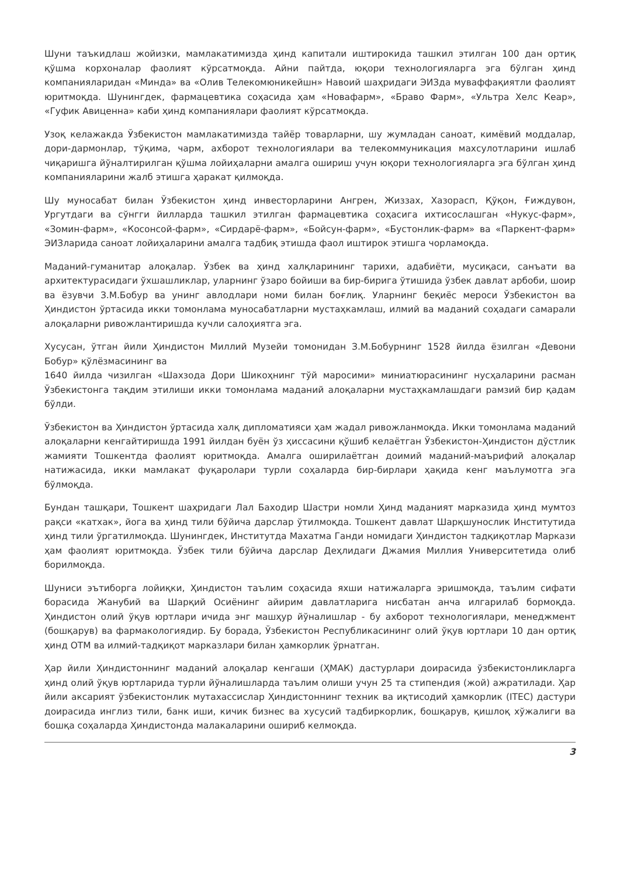Шуни таъкидлаш жойизки, мамлакатимизда ҳинд капитали иштирокида ташкил этилган 100 дан ортиқ қўшма корхоналар фаолият кўрсатмоқда. Айни пайтда, юқори технологияларга эга бўлган ҳинд компанияларидан «Минда» ва «Олив Телекомюникейшн» Навоий шаҳридаги ЭИЗда муваффақиятли фаолият юритмоқда. Шунингдек, фармацевтика соҳасида ҳам «Новафарм», «Браво Фарм», «Ультра Хелс Кеар», «Гуфик Авиценна» каби ҳинд компаниялари фаолият кўрсатмоқда.
Узоқ келажакда Ўзбекистон мамлакатимизда тайёр товарларни, шу жумладан саноат, кимёвий моддалар, дори-дармонлар, тўқима, чарм, ахборот технологиялари ва телекоммуникация махсулотларини ишлаб чиқаришга йўналтирилган қўшма лойиҳаларни амалга ошириш учун юқори технологияларга эга бўлган ҳинд компанияларини жалб этишга ҳаракат қилмоқда.
Шу муносабат билан Ўзбекистон ҳинд инвесторларини Ангрен, Жиззах, Хазорасп, Қўқон, Ғиждувон, Ургутдаги ва сўнгги йилларда ташкил этилган фармацевтика соҳасига ихтисослашган «Нукус-фарм», «Зомин-фарм», «Косонсой-фарм», «Сирдарё-фарм», «Бойсун-фарм», «Бустонлик-фарм» ва «Паркент-фарм» ЭИЗларида саноат лойиҳаларини амалга тадбиқ этишда фаол иштирок этишга чорламоқда.
Маданий-гуманитар алоқалар. Ўзбек ва ҳинд халқларининг тарихи, адабиёти, мусиқаси, санъати ва архитектурасидаги ўхшашликлар, уларнинг ўзаро бойиши ва бир-бирига ўтишида ўзбек давлат арбоби, шоир ва ёзувчи З.М.Бобур ва унинг авлодлари номи билан боғлиқ. Уларнинг беқиёс мероси Ўзбекистон ва Ҳиндистон ўртасида икки томонлама муносабатларни мустаҳкамлаш, илмий ва маданий соҳадаги самарали алоқаларни ривожлантиришда кучли салоҳиятга эга.
Хусусан, ўтган йили Ҳиндистон Миллий Музейи томонидан З.М.Бобурнинг 1528 йилда ёзилган «Девони Бобур» қўлёзмасининг ва
1640 йилда чизилган «Шахзода Дори Шикоҳнинг тўй маросими» миниатюрасининг нусҳаларини расман Ўзбекистонга тақдим этилиши икки томонлама маданий алоқаларни мустаҳкамлашдаги рамзий бир қадам бўлди.
Ўзбекистон ва Ҳиндистон ўртасида халқ дипломатияси ҳам жадал ривожланмоқда. Икки томонлама маданий алоқаларни кенгайтиришда 1991 йилдан буён ўз ҳиссасини қўшиб келаётган Ўзбекистон-Ҳиндистон дўстлик жамияти Тошкентда фаолият юритмоқда. Амалга оширилаётган доимий маданий-маърифий алоқалар натижасида, икки мамлакат фуқаролари турли соҳаларда бир-бирлари ҳақида кенг маълумотга эга бўлмоқда.
Бундан ташқари, Тошкент шаҳридаги Лал Баходир Шастри номли Ҳинд маданият марказида ҳинд мумтоз рақси «катхак», йога ва ҳинд тили бўйича дарслар ўтилмоқда. Тошкент давлат Шарқшунослик Институтида ҳинд тили ўргатилмоқда. Шунингдек, Институтда Махатма Ганди номидаги Ҳиндистон тадқиқотлар Маркази ҳам фаолият юритмоқда. Ўзбек тили бўйича дарслар Деҳлидаги Джамия Миллия Университетида олиб борилмоқда.
Шуниси эътиборга лойиқки, Ҳиндистон таълим соҳасида яхши натижаларга эришмоқда, таълим сифати борасида Жанубий ва Шарқий Осиёнинг айирим давлатларига нисбатан анча илгарилаб бормоқда. Ҳиндистон олий ўқув юртлари ичида энг машҳур йўналишлар - бу ахборот технологиялари, менеджмент (бошқарув) ва фармакологиядир. Бу борада, Ўзбекистон Республикасининг олий ўқув юртлари 10 дан ортиқ ҳинд ОТМ ва илмий-тадқиқот марказлари билан ҳамкорлик ўрнатган.
Ҳар йили Ҳиндистоннинг маданий алоқалар кенгаши (ҲМАК) дастурлари доирасида ўзбекистонликларга ҳинд олий ўқув юртларида турли йўналишларда таълим олиши учун 25 та стипендия (жой) ажратилади. Ҳар йили аксарият ўзбекистонлик мутахассислар Ҳиндистоннинг техник ва иқтисодий ҳамкорлик (ITEC) дастури доирасида инглиз тили, банк иши, кичик бизнес ва хусусий тадбиркорлик, бошқарув, қишлоқ хўжалиги ва бошқа соҳаларда Ҳиндистонда малакаларини ошириб келмоқда.
3